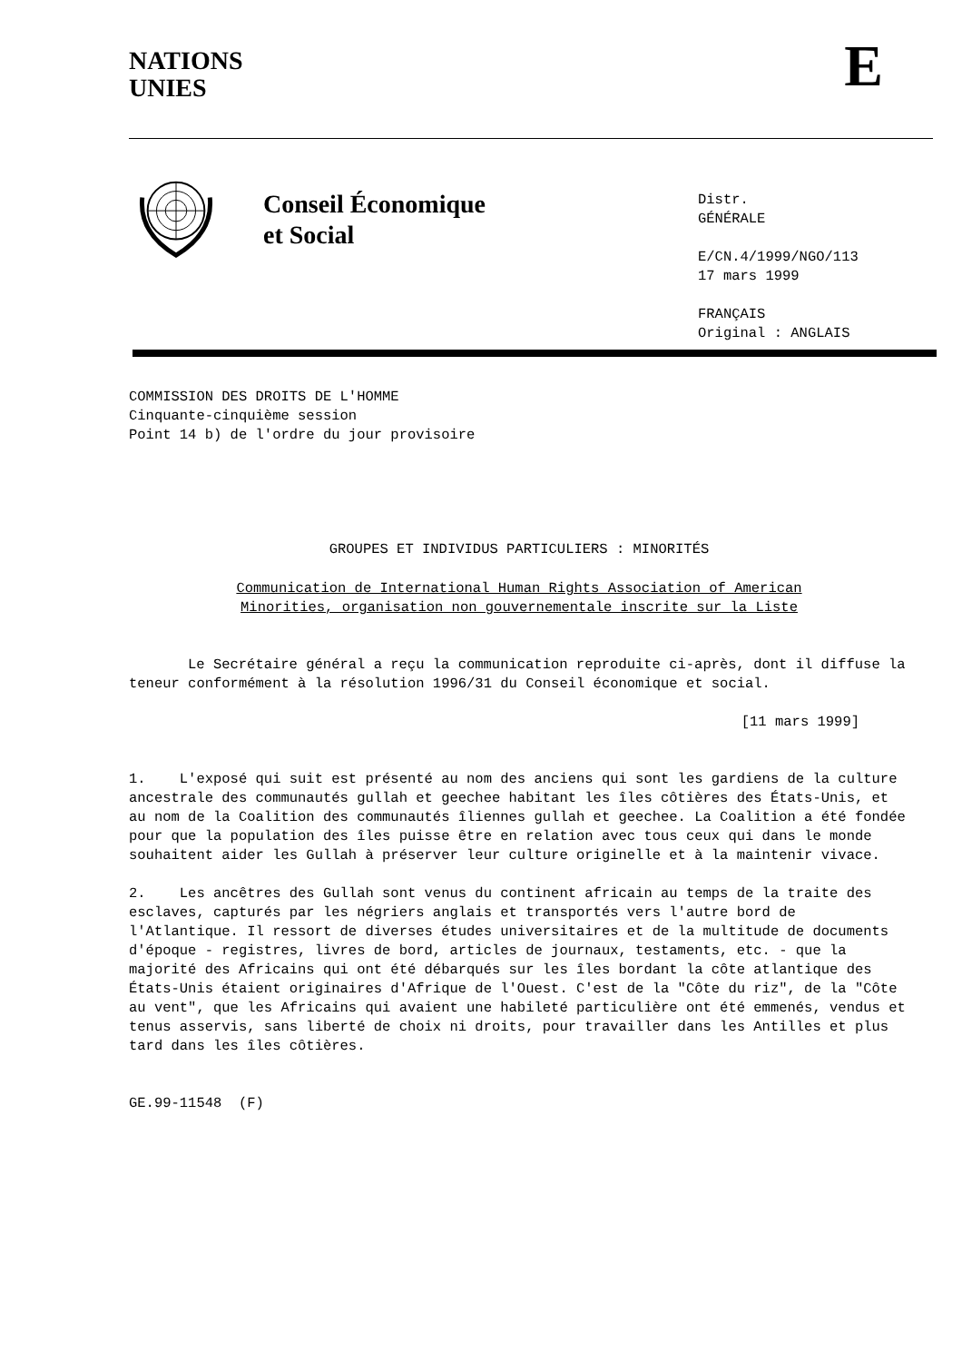NATIONS
UNIES
E
Conseil Économique
et Social
Distr.
GÉNÉRALE
E/CN.4/1999/NGO/113
17 mars 1999
FRANÇAIS
Original : ANGLAIS
COMMISSION DES DROITS DE L'HOMME
Cinquante-cinquième session
Point 14 b) de l'ordre du jour provisoire
GROUPES ET INDIVIDUS PARTICULIERS : MINORITÉS
Communication de International Human Rights Association of American
Minorities, organisation non gouvernementale inscrite sur la Liste
Le Secrétaire général a reçu la communication reproduite ci-après, dont il diffuse la teneur conformément à la résolution 1996/31 du Conseil économique et social.
[11 mars 1999]
1. L'exposé qui suit est présenté au nom des anciens qui sont les gardiens de la culture ancestrale des communautés gullah et geechee habitant les îles côtières des États-Unis, et au nom de la Coalition des communautés îliennes gullah et geechee. La Coalition a été fondée pour que la population des îles puisse être en relation avec tous ceux qui dans le monde souhaitent aider les Gullah à préserver leur culture originelle et à la maintenir vivace.
2. Les ancêtres des Gullah sont venus du continent africain au temps de la traite des esclaves, capturés par les négriers anglais et transportés vers l'autre bord de l'Atlantique. Il ressort de diverses études universitaires et de la multitude de documents d'époque - registres, livres de bord, articles de journaux, testaments, etc. - que la majorité des Africains qui ont été débarqués sur les îles bordant la côte atlantique des États-Unis étaient originaires d'Afrique de l'Ouest. C'est de la "Côte du riz", de la "Côte au vent", que les Africains qui avaient une habileté particulière ont été emmenés, vendus et tenus asservis, sans liberté de choix ni droits, pour travailler dans les Antilles et plus tard dans les îles côtières.
GE.99-11548 (F)